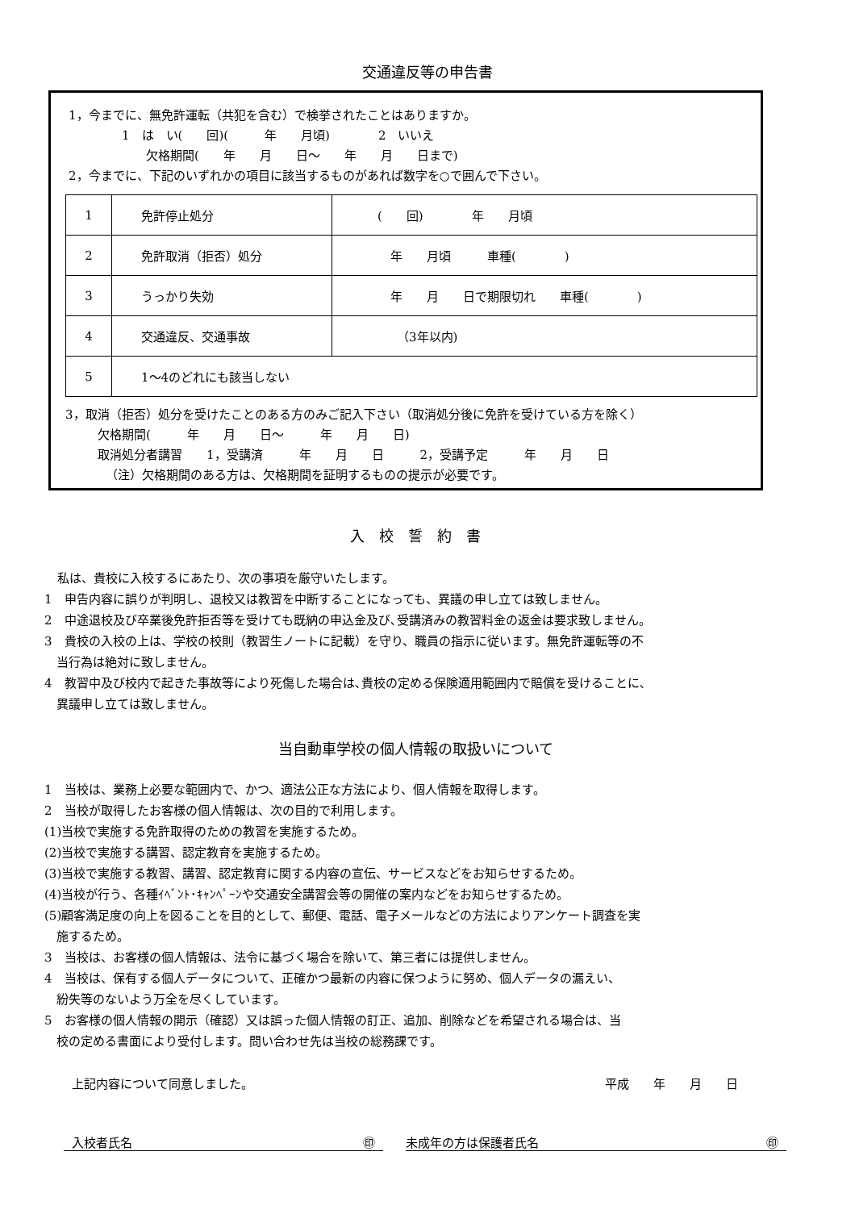交通違反等の申告書
1，今までに、無免許運転（共犯を含む）で検挙されたことはありますか。
1　は　い(　　回)(　　　年　　月頃)　　　　2　いいえ
欠格期間(　　年　　月　　日～　　年　　月　　日まで)
2，今までに、下記のいずれかの項目に該当するものがあれば数字を○で囲んで下さい。
| 1 | 免許停止処分 | ( 回) 年 月頃 |
| 2 | 免許取消（拒否）処分 | 年 月頃 車種( ) |
| 3 | うっかり失効 | 年 月 日で期限切れ 車種( ) |
| 4 | 交通違反、交通事故 | （3年以内) |
| 5 | 1～4のどれにも該当しない | |
3，取消（拒否）処分を受けたことのある方のみご記入下さい（取消処分後に免許を受けている方を除く）
欠格期間(　　　年　　月　　日～　　　年　　月　　日)
取消処分者講習　　1，受講済　　　年　　月　　日　　　2，受講予定　　　年　　月　　日
（注）欠格期間のある方は、欠格期間を証明するものの提示が必要です。
入　校　誓　約　書
私は、貴校に入校するにあたり、次の事項を厳守いたします。
1　申告内容に誤りが判明し、退校又は教習を中断することになっても、異議の申し立ては致しません。
2　中途退校及び卒業後免許拒否等を受けても既納の申込金及び､受講済みの教習料金の返金は要求致しません。
3　貴校の入校の上は、学校の校則（教習生ノートに記載）を守り、職員の指示に従います。無免許運転等の不
　当行為は絶対に致しません。
4　教習中及び校内で起きた事故等により死傷した場合は､貴校の定める保険適用範囲内で賠償を受けることに､
　異議申し立ては致しません。
当自動車学校の個人情報の取扱いについて
1　当校は、業務上必要な範囲内で、かつ、適法公正な方法により、個人情報を取得します。
2　当校が取得したお客様の個人情報は、次の目的で利用します。
(1)当校で実施する免許取得のための教習を実施するため。
(2)当校で実施する講習、認定教育を実施するため。
(3)当校で実施する教習、講習、認定教育に関する内容の宣伝、サービスなどをお知らせするため。
(4)当校が行う、各種ｲﾍﾞﾝﾄ･ｷｬﾝﾍﾟｰﾝや交通安全講習会等の開催の案内などをお知らせするため。
(5)顧客満足度の向上を図ることを目的として、郵便、電話、電子メールなどの方法によりアンケート調査を実
　施するため。
3　当校は、お客様の個人情報は、法令に基づく場合を除いて、第三者には提供しません。
4　当校は、保有する個人データについて、正確かつ最新の内容に保つように努め、個人データの漏えい、
　紛失等のないよう万全を尽くしています。
5　お客様の個人情報の開示（確認）又は誤った個人情報の訂正、追加、削除などを希望される場合は、当
　校の定める書面により受付します。問い合わせ先は当校の総務課です。
上記内容について同意しました。 平成　　年　　月　　日
入校者氏名 ㊞ 未成年の方は保護者氏名 ㊞